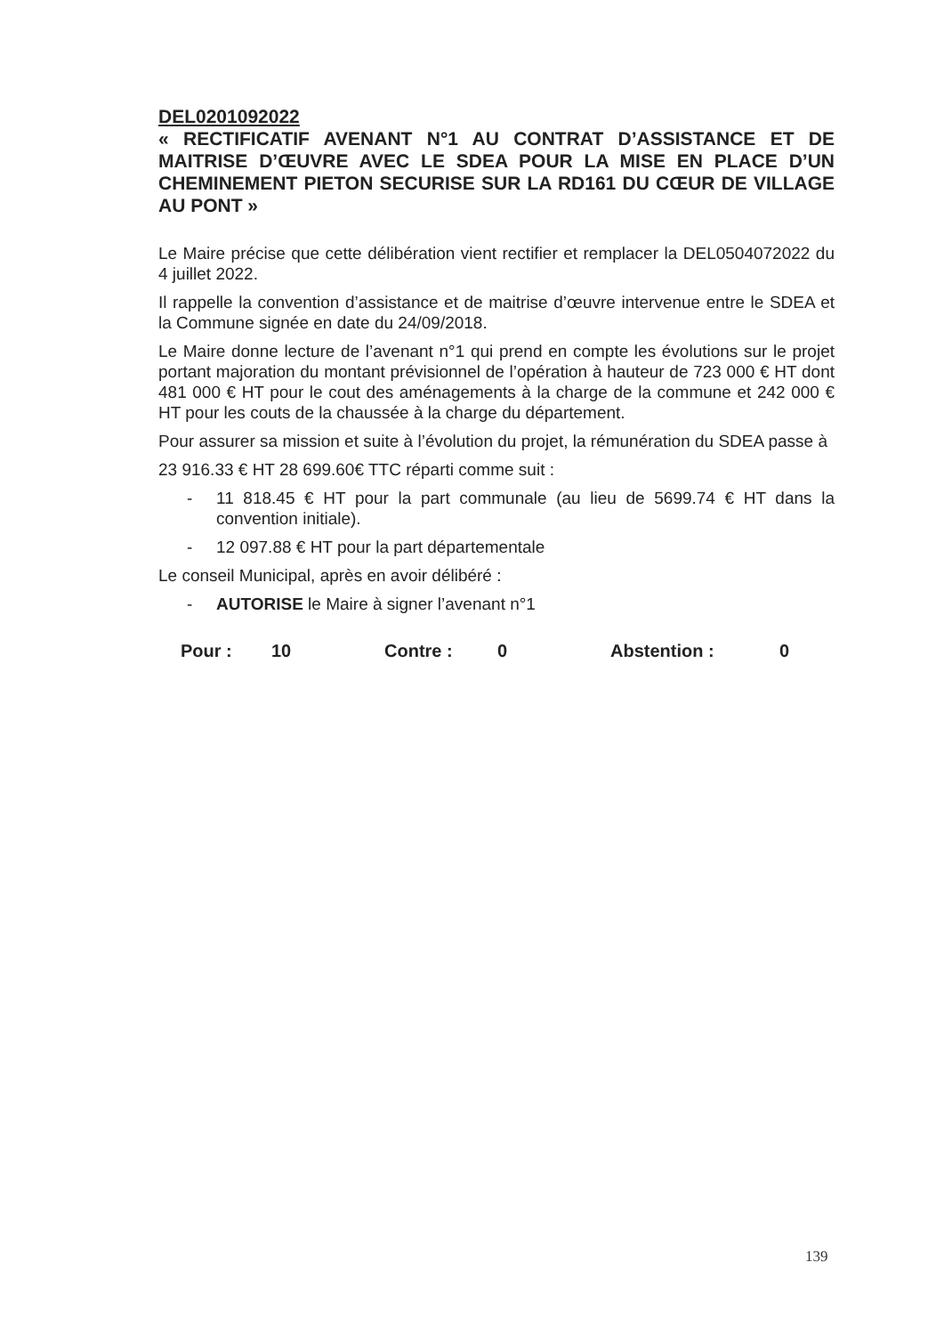DEL0201092022
« RECTIFICATIF AVENANT N°1 AU CONTRAT D’ASSISTANCE ET DE MAITRISE D’ŒUVRE AVEC LE SDEA POUR LA MISE EN PLACE D’UN CHEMINEMENT PIETON SECURISE SUR LA RD161 DU CŒUR DE VILLAGE AU PONT »
Le Maire précise que cette délibération vient rectifier et remplacer la DEL0504072022 du 4 juillet 2022.
Il rappelle la convention d’assistance et de maitrise d’œuvre intervenue entre le SDEA et la Commune signée en date du 24/09/2018.
Le Maire donne lecture de l’avenant n°1 qui prend en compte les évolutions sur le projet portant majoration du montant prévisionnel de l’opération à hauteur de 723 000 € HT dont 481 000 € HT pour le cout des aménagements à la charge de la commune et 242 000 € HT pour les couts de la chaussée à la charge du département.
Pour assurer sa mission et suite à l’évolution du projet, la rémunération du SDEA passe à
23 916.33 € HT 28 699.60€ TTC réparti comme suit :
- 11 818.45 € HT pour la part communale (au lieu de 5699.74 € HT dans la convention initiale).
- 12 097.88 € HT pour la part départementale
Le conseil Municipal, après en avoir délibéré :
- AUTORISE le Maire à signer l’avenant n°1
Pour : 10 Contre : 0 Abstention : 0
139